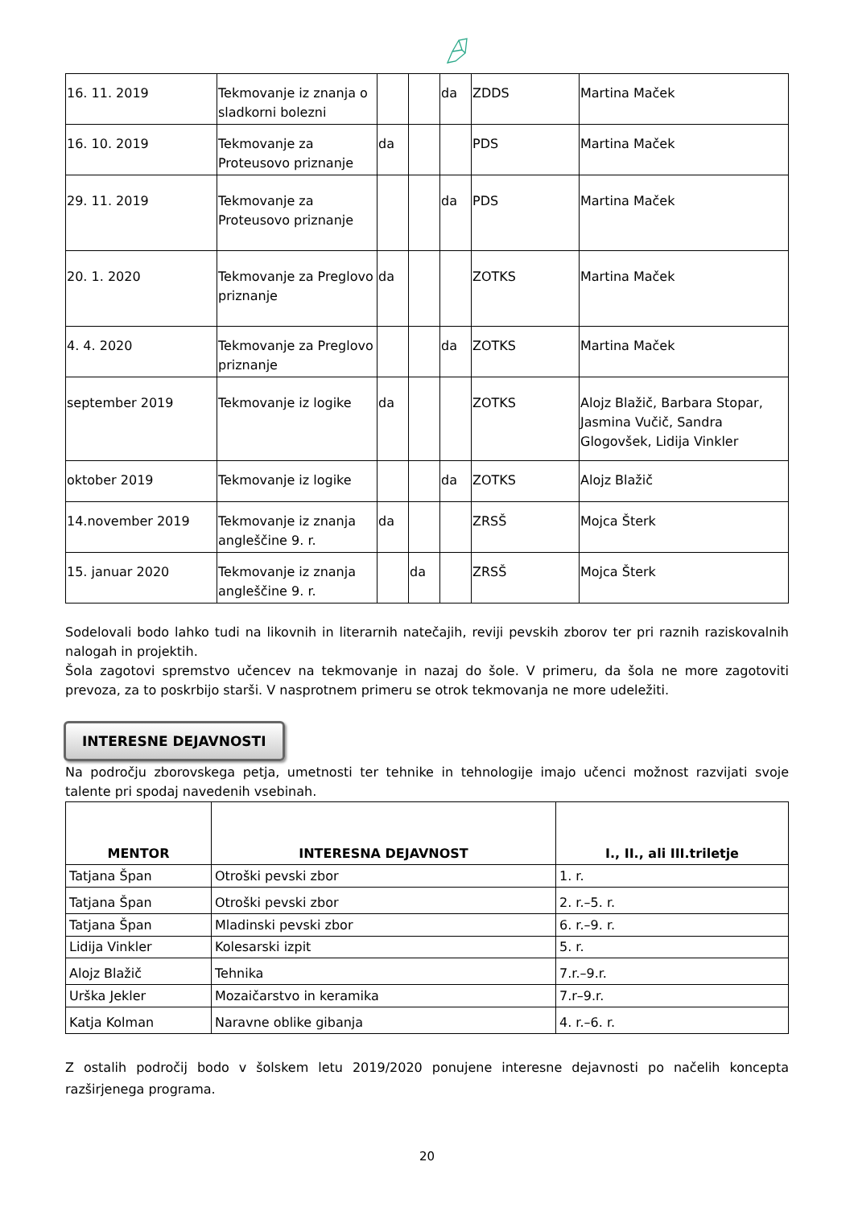| 16. 11. 2019 | Tekmovanje iz znanja o sladkorni bolezni | | | da | ZDDS | Martina Maček |
| 16. 10. 2019 | Tekmovanje za Proteusovo priznanje | da | | | PDS | Martina Maček |
| 29. 11. 2019 | Tekmovanje za Proteusovo priznanje | | | da | PDS | Martina Maček |
| 20. 1. 2020 | Tekmovanje za Preglovo priznanje | da | | | ZOTKS | Martina Maček |
| 4. 4. 2020 | Tekmovanje za Preglovo priznanje | | | da | ZOTKS | Martina Maček |
| september 2019 | Tekmovanje iz logike | da | | | ZOTKS | Alojz Blažič, Barbara Stopar, Jasmina Vučič, Sandra Glogovšek, Lidija Vinkler |
| oktober 2019 | Tekmovanje iz logike | | | da | ZOTKS | Alojz Blažič |
| 14.november 2019 | Tekmovanje iz znanja angleščine 9. r. | da | | | ZRSŠ | Mojca Šterk |
| 15. januar 2020 | Tekmovanje iz znanja angleščine 9. r. | | da | | ZRSŠ | Mojca Šterk |
Sodelovali bodo lahko tudi na likovnih in literarnih natečajih, reviji pevskih zborov ter pri raznih raziskovalnih nalogah in projektih.
Šola zagotovi spremstvo učencev na tekmovanje in nazaj do šole. V primeru, da šola ne more zagotoviti prevoza, za to poskrbijo starši. V nasprotnem primeru se otrok tekmovanja ne more udeležiti.
INTERESNE DEJAVNOSTI
Na področju zborovskega petja, umetnosti ter tehnike in tehnologije imajo učenci možnost razvijati svoje talente pri spodaj navedenih vsebinah.
| MENTOR | INTERESNA DEJAVNOST | I., II., ali III.triletje |
| --- | --- | --- |
| Tatjana Špan | Otroški pevski zbor | 1. r. |
| Tatjana Špan | Otroški pevski zbor | 2. r.–5. r. |
| Tatjana Špan | Mladinski pevski zbor | 6. r.–9. r. |
| Lidija Vinkler | Kolesarski izpit | 5. r. |
| Alojz Blažič | Tehnika | 7.r.–9.r. |
| Urška Jekler | Mozaičarstvo in keramika | 7.r–9.r. |
| Katja Kolman | Naravne oblike gibanja | 4. r.–6. r. |
Z ostalih področij bodo v šolskem letu 2019/2020 ponujene interesne dejavnosti po načelih koncepta razširjenega programa.
20